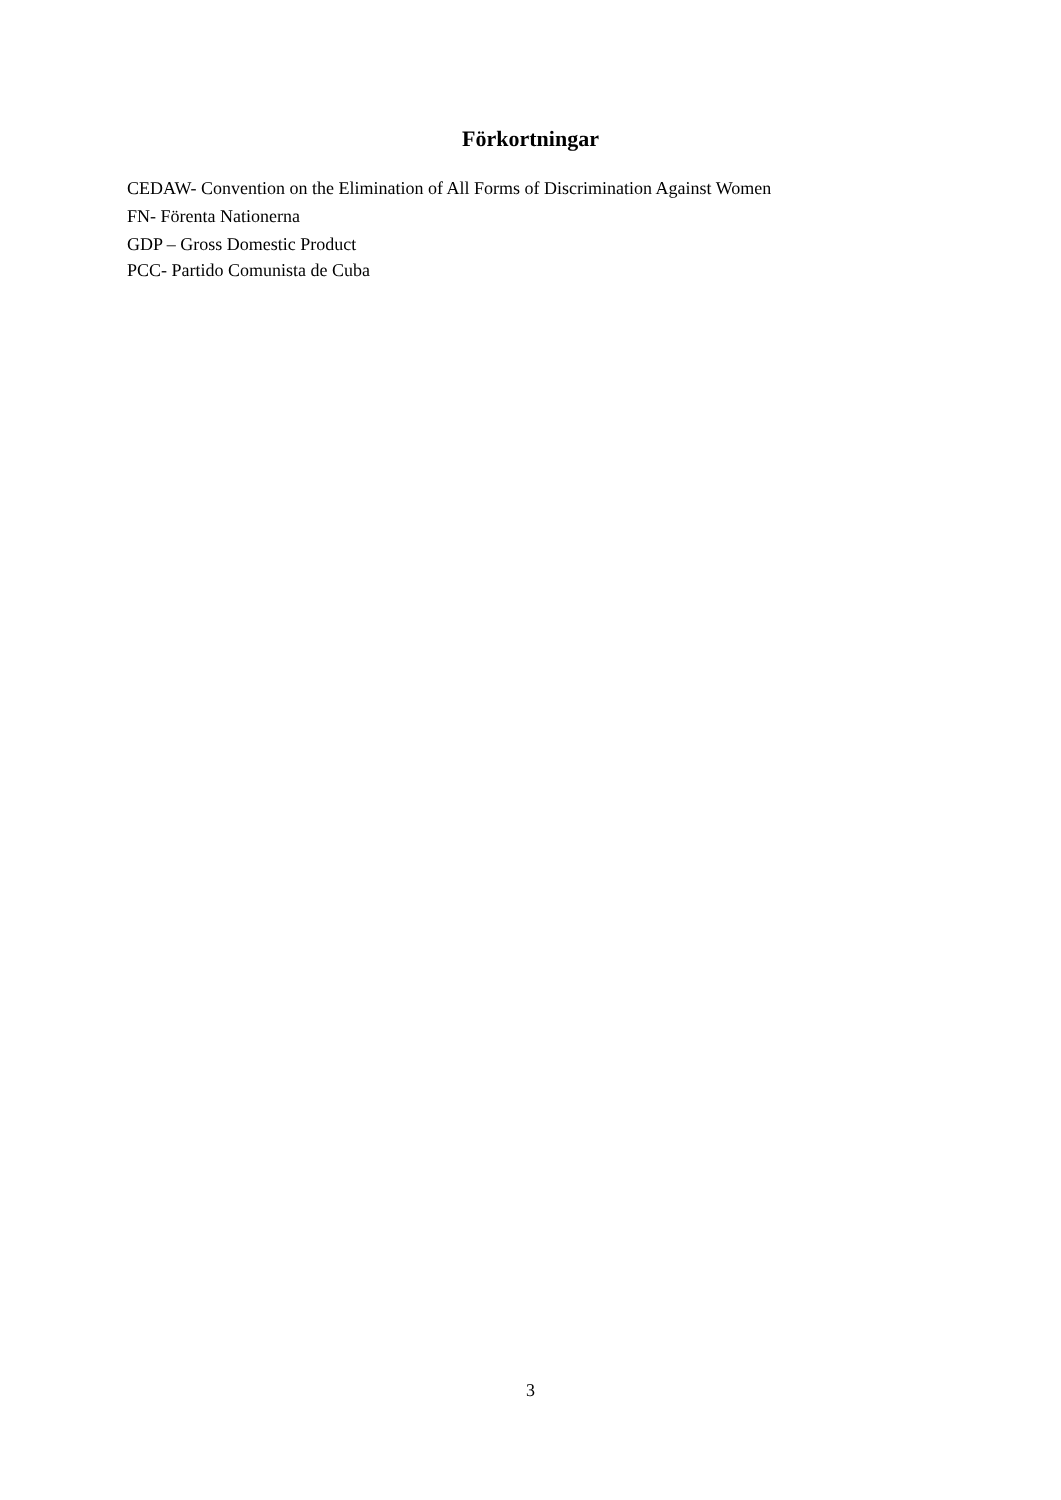Förkortningar
CEDAW- Convention on the Elimination of All Forms of Discrimination Against Women
FN- Förenta Nationerna
GDP – Gross Domestic Product
PCC- Partido Comunista de Cuba
3